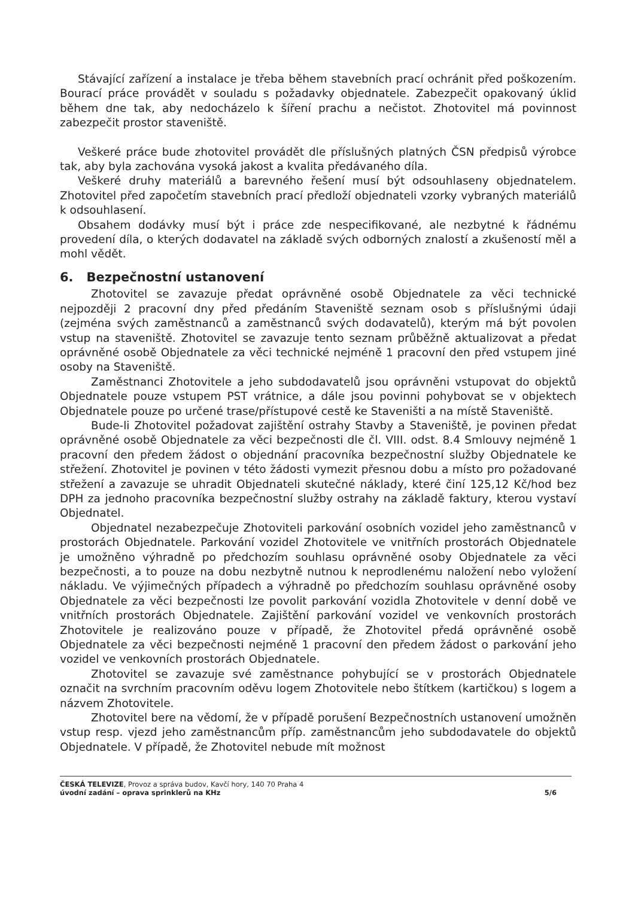Stávající zařízení a instalace je třeba během stavebních prací ochránit před poškozením. Bourací práce provádět v souladu s požadavky objednatele. Zabezpečit opakovaný úklid během dne tak, aby nedocházelo k šíření prachu a nečistot. Zhotovitel má povinnost zabezpečit prostor staveniště.
Veškeré práce bude zhotovitel provádět dle příslušných platných ČSN předpisů výrobce tak, aby byla zachována vysoká jakost a kvalita předávaného díla.
Veškeré druhy materiálů a barevného řešení musí být odsouhlaseny objednatelem. Zhotovitel před započetím stavebních prací předloží objednateli vzorky vybraných materiálů k odsouhlasení.
Obsahem dodávky musí být i práce zde nespecifikované, ale nezbytné k řádnému provedení díla, o kterých dodavatel na základě svých odborných znalostí a zkušeností měl a mohl vědět.
6. Bezpečnostní ustanovení
Zhotovitel se zavazuje předat oprávněné osobě Objednatele za věci technické nejpozději 2 pracovní dny před předáním Staveniště seznam osob s příslušnými údaji (zejména svých zaměstnanců a zaměstnanců svých dodavatelů), kterým má být povolen vstup na staveniště. Zhotovitel se zavazuje tento seznam průběžně aktualizovat a předat oprávněné osobě Objednatele za věci technické nejméně 1 pracovní den před vstupem jiné osoby na Staveniště.
Zaměstnanci Zhotovitele a jeho subdodavatelů jsou oprávněni vstupovat do objektů Objednatele pouze vstupem PST vrátnice, a dále jsou povinni pohybovat se v objektech Objednatele pouze po určené trase/přístupové cestě ke Staveništi a na místě Staveniště.
Bude-li Zhotovitel požadovat zajištění ostrahy Stavby a Staveniště, je povinen předat oprávněné osobě Objednatele za věci bezpečnosti dle čl. VIII. odst. 8.4 Smlouvy nejméně 1 pracovní den předem žádost o objednání pracovníka bezpečnostní služby Objednatele ke střežení. Zhotovitel je povinen v této žádosti vymezit přesnou dobu a místo pro požadované střežení a zavazuje se uhradit Objednateli skutečné náklady, které činí 125,12 Kč/hod bez DPH za jednoho pracovníka bezpečnostní služby ostrahy na základě faktury, kterou vystaví Objednatel.
Objednatel nezabezpečuje Zhotoviteli parkování osobních vozidel jeho zaměstnanců v prostorách Objednatele. Parkování vozidel Zhotovitele ve vnitřních prostorách Objednatele je umožněno výhradně po předchozím souhlasu oprávněné osoby Objednatele za věci bezpečnosti, a to pouze na dobu nezbytně nutnou k neprodlenému naložení nebo vyložení nákladu. Ve výjimečných případech a výhradně po předchozím souhlasu oprávněné osoby Objednatele za věci bezpečnosti lze povolit parkování vozidla Zhotovitele v denní době ve vnitřních prostorách Objednatele. Zajištění parkování vozidel ve venkovních prostorách Zhotovitele je realizováno pouze v případě, že Zhotovitel předá oprávněné osobě Objednatele za věci bezpečnosti nejméně 1 pracovní den předem žádost o parkování jeho vozidel ve venkovních prostorách Objednatele.
Zhotovitel se zavazuje své zaměstnance pohybující se v prostorách Objednatele označit na svrchním pracovním oděvu logem Zhotovitele nebo štítkem (kartičkou) s logem a názvem Zhotovitele.
Zhotovitel bere na vědomí, že v případě porušení Bezpečnostních ustanovení umožněn vstup resp. vjezd jeho zaměstnancům příp. zaměstnancům jeho subdodavatele do objektů Objednatele. V případě, že Zhotovitel nebude mít možnost
ČESKÁ TELEVIZE, Provoz a správa budov, Kavčí hory, 140 70 Praha 4
úvodní zadání – oprava sprinklerů na KHz 5/6